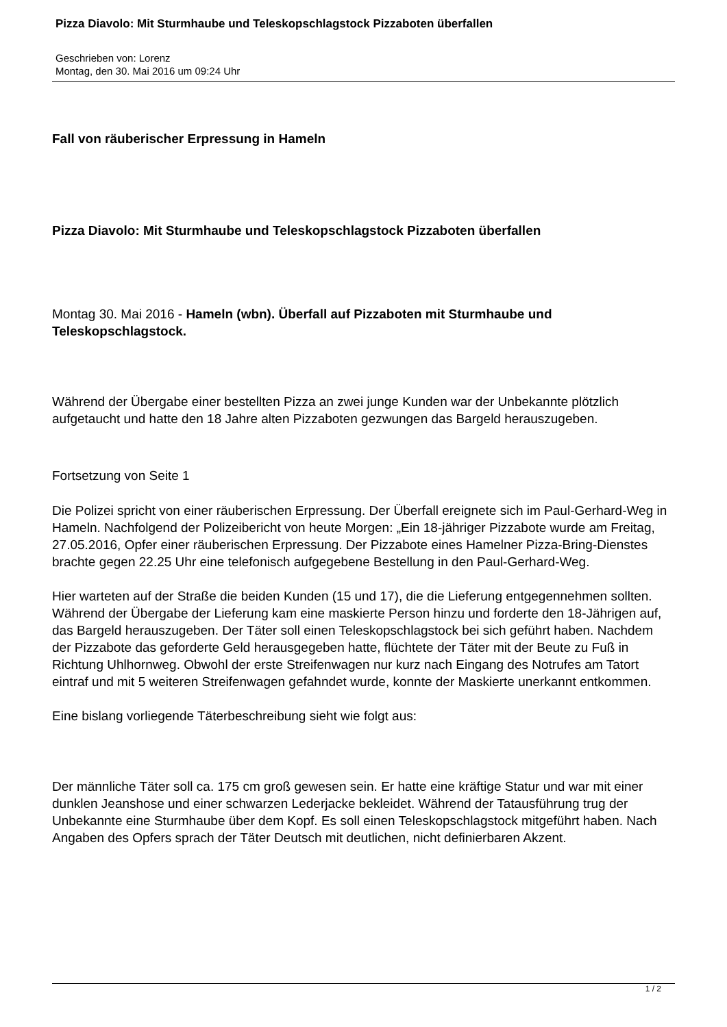Pizza Diavolo: Mit Sturmhaube und Teleskopschlagstock Pizzaboten überfallen
Geschrieben von: Lorenz
Montag, den 30. Mai 2016 um 09:24 Uhr
Fall von räuberischer Erpressung in Hameln
Pizza Diavolo: Mit Sturmhaube und Teleskopschlagstock Pizzaboten überfallen
Montag 30. Mai 2016 - Hameln (wbn). Überfall auf Pizzaboten mit Sturmhaube und Teleskopschlagstock.
Während der Übergabe einer bestellten Pizza an zwei junge Kunden war der Unbekannte plötzlich aufgetaucht und hatte den 18 Jahre alten Pizzaboten gezwungen das Bargeld herauszugeben.
Fortsetzung von Seite 1
Die Polizei spricht von einer räuberischen Erpressung. Der Überfall ereignete sich im Paul-Gerhard-Weg in Hameln. Nachfolgend der Polizeibericht von heute Morgen: „Ein 18-jähriger Pizzabote wurde am Freitag, 27.05.2016, Opfer einer räuberischen Erpressung. Der Pizzabote eines Hamelner Pizza-Bring-Dienstes brachte gegen 22.25 Uhr eine telefonisch aufgegebene Bestellung in den Paul-Gerhard-Weg.
Hier warteten auf der Straße die beiden Kunden (15 und 17), die die Lieferung entgegennehmen sollten. Während der Übergabe der Lieferung kam eine maskierte Person hinzu und forderte den 18-Jährigen auf, das Bargeld herauszugeben. Der Täter soll einen Teleskopschlagstock bei sich geführt haben. Nachdem der Pizzabote das geforderte Geld herausgegeben hatte, flüchtete der Täter mit der Beute zu Fuß in Richtung Uhlhornweg. Obwohl der erste Streifenwagen nur kurz nach Eingang des Notrufes am Tatort eintraf und mit 5 weiteren Streifenwagen gefahndet wurde, konnte der Maskierte unerkannt entkommen.
Eine bislang vorliegende Täterbeschreibung sieht wie folgt aus:
Der männliche Täter soll ca. 175 cm groß gewesen sein. Er hatte eine kräftige Statur und war mit einer dunklen Jeanshose und einer schwarzen Lederjacke bekleidet. Während der Tatausführung trug der Unbekannte eine Sturmhaube über dem Kopf. Es soll einen Teleskopschlagstock mitgeführt haben. Nach Angaben des Opfers sprach der Täter Deutsch mit deutlichen, nicht definierbaren Akzent.
1 / 2